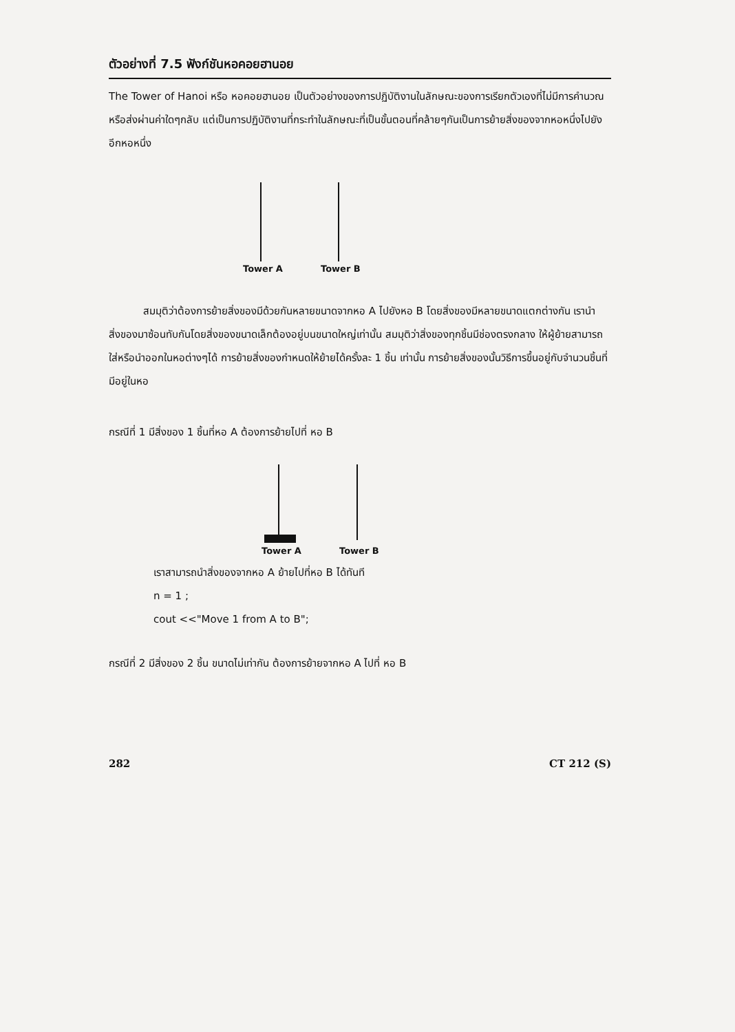ตัวอย่างที่ 7.5 ฟังก์ชันหอคอยฮานอย
The Tower of Hanoi หรือ หอคอยฮานอย เป็นตัวอย่างของการปฏิบัติงานในลักษณะของการเรียกตัวเองที่ไม่มีการคำนวณหรือส่งผ่านค่าใดๆกลับ แต่เป็นการปฏิบัติงานที่กระทำในลักษณะที่เป็นขั้นตอนที่คล้ายๆกันเป็นการย้ายสิ่งของจากหอหนึ่งไปยังอีกหอหนึ่ง
Tower A Tower B
สมมุติว่าต้องการย้ายสิ่งของมีด้วยกันหลายขนาดจากหอ A ไปยังหอ B โดยสิ่งของมีหลายขนาดแตกต่างกัน เรานำสิ่งของมาซ้อนทับกันโดยสิ่งของขนาดเล็กต้องอยู่บนขนาดใหญ่เท่านั้น สมมุติว่าสิ่งของทุกชิ้นมีช่องตรงกลาง ให้ผู้ย้ายสามารถใส่หรือนำออกในหอต่างๆได้ การย้ายสิ่งของกำหนดให้ย้ายได้ครั้งละ 1 ชิ้น เท่านั้น การย้ายสิ่งของนั้นวิธีการขึ้นอยู่กับจำนวนชิ้นที่มีอยู่ในหอ
กรณีที่ 1 มีสิ่งของ 1 ชิ้นที่หอ A ต้องการย้ายไปที่ หอ B
Tower A Tower B
เราสามารถนำสิ่งของจากหอ A ย้ายไปที่หอ B ได้ทันที
n = 1 ;
cout <<"Move 1 from A to B";
กรณีที่ 2 มีสิ่งของ 2 ชิ้น ขนาดไม่เท่ากัน ต้องการย้ายจากหอ A ไปที่ หอ B
282 CT 212 (S)